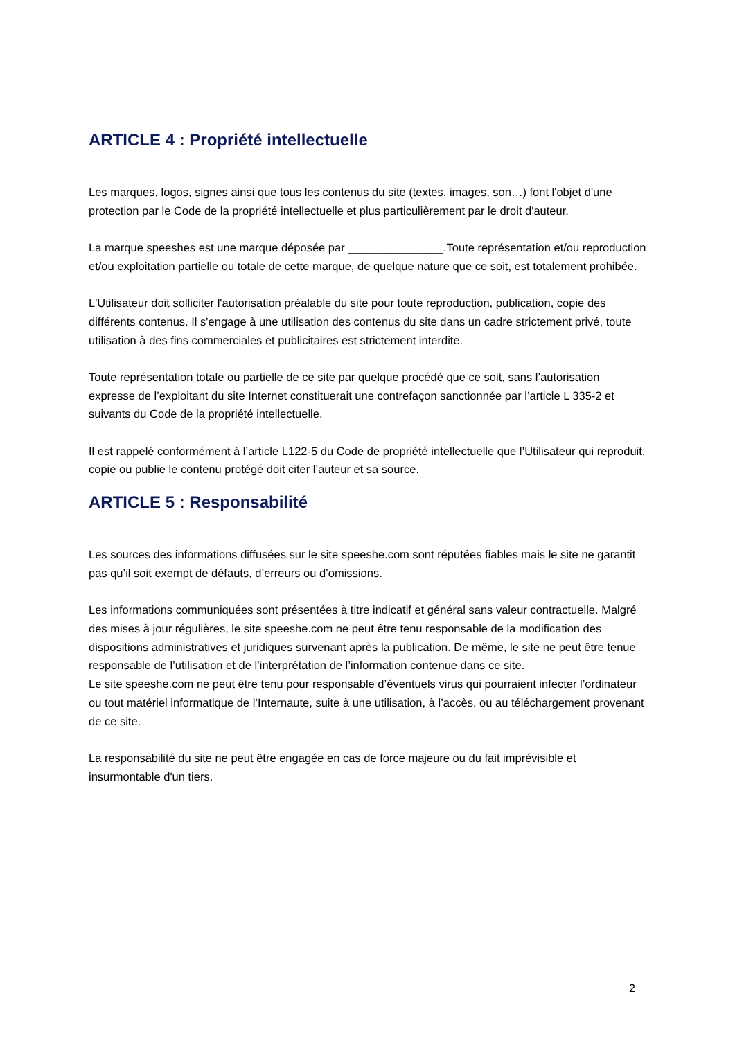ARTICLE 4 : Propriété intellectuelle
Les marques, logos, signes ainsi que tous les contenus du site (textes, images, son…) font l'objet d'une protection par le Code de la propriété intellectuelle et plus particulièrement par le droit d'auteur.
La marque speeshes est une marque déposée par _______________.Toute représentation et/ou reproduction et/ou exploitation partielle ou totale de cette marque, de quelque nature que ce soit, est totalement prohibée.
L'Utilisateur doit solliciter l'autorisation préalable du site pour toute reproduction, publication, copie des différents contenus. Il s'engage à une utilisation des contenus du site dans un cadre strictement privé, toute utilisation à des fins commerciales et publicitaires est strictement interdite.
Toute représentation totale ou partielle de ce site par quelque procédé que ce soit, sans l’autorisation expresse de l’exploitant du site Internet constituerait une contrefaçon sanctionnée par l’article L 335-2 et suivants du Code de la propriété intellectuelle.
Il est rappelé conformément à l’article L122-5 du Code de propriété intellectuelle que l’Utilisateur qui reproduit, copie ou publie le contenu protégé doit citer l’auteur et sa source.
ARTICLE 5 : Responsabilité
Les sources des informations diffusées sur le site speeshe.com sont réputées fiables mais le site ne garantit pas qu’il soit exempt de défauts, d’erreurs ou d’omissions.
Les informations communiquées sont présentées à titre indicatif et général sans valeur contractuelle. Malgré des mises à jour régulières, le site speeshe.com ne peut être tenu responsable de la modification des dispositions administratives et juridiques survenant après la publication. De même, le site ne peut être tenue responsable de l’utilisation et de l’interprétation de l’information contenue dans ce site.
Le site speeshe.com ne peut être tenu pour responsable d’éventuels virus qui pourraient infecter l’ordinateur ou tout matériel informatique de l’Internaute, suite à une utilisation, à l’accès, ou au téléchargement provenant de ce site.
La responsabilité du site ne peut être engagée en cas de force majeure ou du fait imprévisible et insurmontable d'un tiers.
2